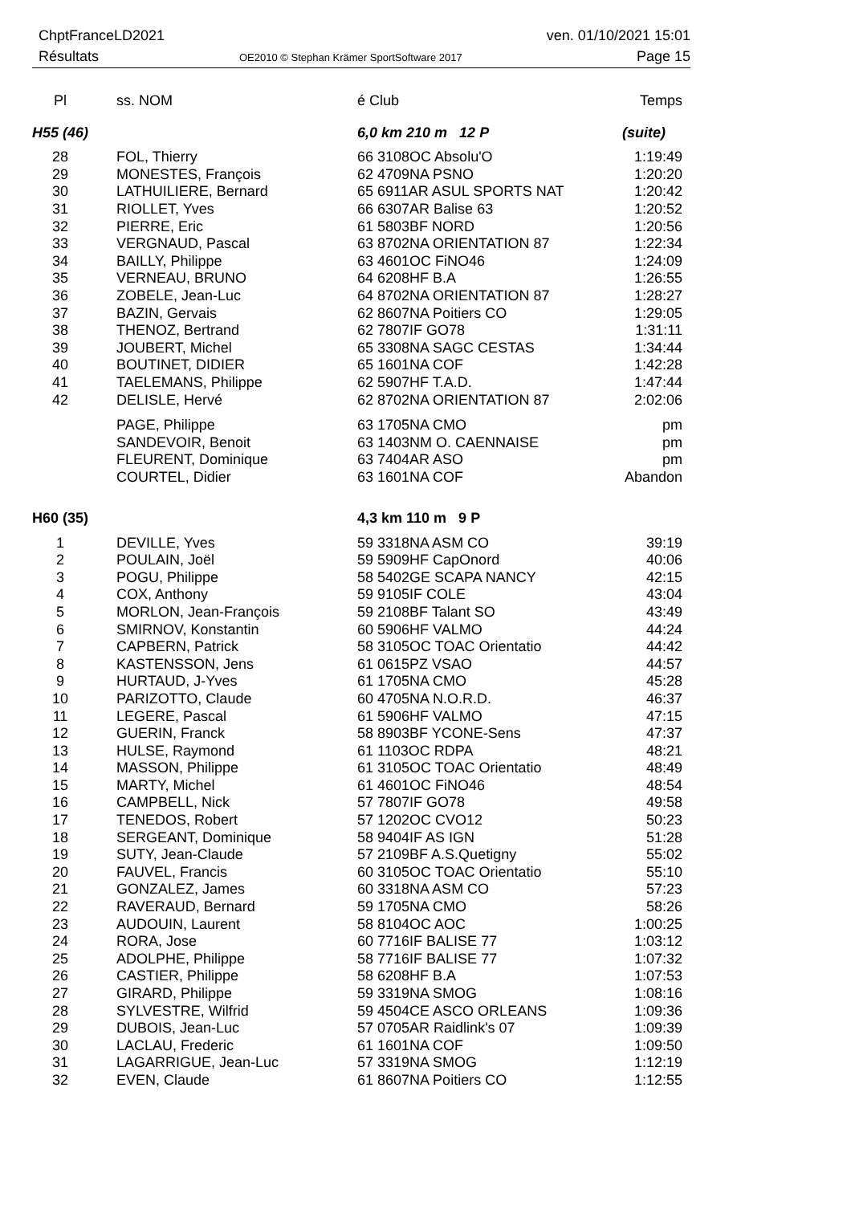ChptFranceLD2021
Résultats
OE2010 © Stephan Krämer SportSoftware 2017
ven. 01/10/2021 15:01
Page 15
| Pl | ss. NOM | é Club | Temps |
| --- | --- | --- | --- |
| H55 (46) | | 6,0 km 210 m 12 P | (suite) |
| 28 | FOL, Thierry | 66 3108OC Absolu'O | 1:19:49 |
| 29 | MONESTES, François | 62 4709NA PSNO | 1:20:20 |
| 30 | LATHUILIERE, Bernard | 65 6911AR ASUL SPORTS NAT | 1:20:42 |
| 31 | RIOLLET, Yves | 66 6307AR Balise 63 | 1:20:52 |
| 32 | PIERRE, Eric | 61 5803BF NORD | 1:20:56 |
| 33 | VERGNAUD, Pascal | 63 8702NA ORIENTATION 87 | 1:22:34 |
| 34 | BAILLY, Philippe | 63 4601OC FiNO46 | 1:24:09 |
| 35 | VERNEAU, BRUNO | 64 6208HF B.A | 1:26:55 |
| 36 | ZOBELE, Jean-Luc | 64 8702NA ORIENTATION 87 | 1:28:27 |
| 37 | BAZIN, Gervais | 62 8607NA Poitiers CO | 1:29:05 |
| 38 | THENOZ, Bertrand | 62 7807IF GO78 | 1:31:11 |
| 39 | JOUBERT, Michel | 65 3308NA SAGC CESTAS | 1:34:44 |
| 40 | BOUTINET, DIDIER | 65 1601NA COF | 1:42:28 |
| 41 | TAELEMANS, Philippe | 62 5907HF T.A.D. | 1:47:44 |
| 42 | DELISLE, Hervé | 62 8702NA ORIENTATION 87 | 2:02:06 |
| | PAGE, Philippe | 63 1705NA CMO | pm |
| | SANDEVOIR, Benoit | 63 1403NM O. CAENNAISE | pm |
| | FLEURENT, Dominique | 63 7404AR ASO | pm |
| | COURTEL, Didier | 63 1601NA COF | Abandon |
| H60 (35) | | 4,3 km 110 m 9 P | |
| 1 | DEVILLE, Yves | 59 3318NA ASM CO | 39:19 |
| 2 | POULAIN, Joël | 59 5909HF CapOnord | 40:06 |
| 3 | POGU, Philippe | 58 5402GE SCAPA NANCY | 42:15 |
| 4 | COX, Anthony | 59 9105IF COLE | 43:04 |
| 5 | MORLON, Jean-François | 59 2108BF Talant SO | 43:49 |
| 6 | SMIRNOV, Konstantin | 60 5906HF VALMO | 44:24 |
| 7 | CAPBERN, Patrick | 58 3105OC TOAC Orientatio | 44:42 |
| 8 | KASTENSSON, Jens | 61 0615PZ VSAO | 44:57 |
| 9 | HURTAUD, J-Yves | 61 1705NA CMO | 45:28 |
| 10 | PARIZOTTO, Claude | 60 4705NA N.O.R.D. | 46:37 |
| 11 | LEGERE, Pascal | 61 5906HF VALMO | 47:15 |
| 12 | GUERIN, Franck | 58 8903BF YCONE-Sens | 47:37 |
| 13 | HULSE, Raymond | 61 1103OC RDPA | 48:21 |
| 14 | MASSON, Philippe | 61 3105OC TOAC Orientatio | 48:49 |
| 15 | MARTY, Michel | 61 4601OC FiNO46 | 48:54 |
| 16 | CAMPBELL, Nick | 57 7807IF GO78 | 49:58 |
| 17 | TENEDOS, Robert | 57 1202OC CVO12 | 50:23 |
| 18 | SERGEANT, Dominique | 58 9404IF AS IGN | 51:28 |
| 19 | SUTY, Jean-Claude | 57 2109BF A.S.Quetigny | 55:02 |
| 20 | FAUVEL, Francis | 60 3105OC TOAC Orientatio | 55:10 |
| 21 | GONZALEZ, James | 60 3318NA ASM CO | 57:23 |
| 22 | RAVERAUD, Bernard | 59 1705NA CMO | 58:26 |
| 23 | AUDOUIN, Laurent | 58 8104OC AOC | 1:00:25 |
| 24 | RORA, Jose | 60 7716IF BALISE 77 | 1:03:12 |
| 25 | ADOLPHE, Philippe | 58 7716IF BALISE 77 | 1:07:32 |
| 26 | CASTIER, Philippe | 58 6208HF B.A | 1:07:53 |
| 27 | GIRARD, Philippe | 59 3319NA SMOG | 1:08:16 |
| 28 | SYLVESTRE, Wilfrid | 59 4504CE ASCO ORLEANS | 1:09:36 |
| 29 | DUBOIS, Jean-Luc | 57 0705AR Raidlink's 07 | 1:09:39 |
| 30 | LACLAU, Frederic | 61 1601NA COF | 1:09:50 |
| 31 | LAGARRIGUE, Jean-Luc | 57 3319NA SMOG | 1:12:19 |
| 32 | EVEN, Claude | 61 8607NA Poitiers CO | 1:12:55 |